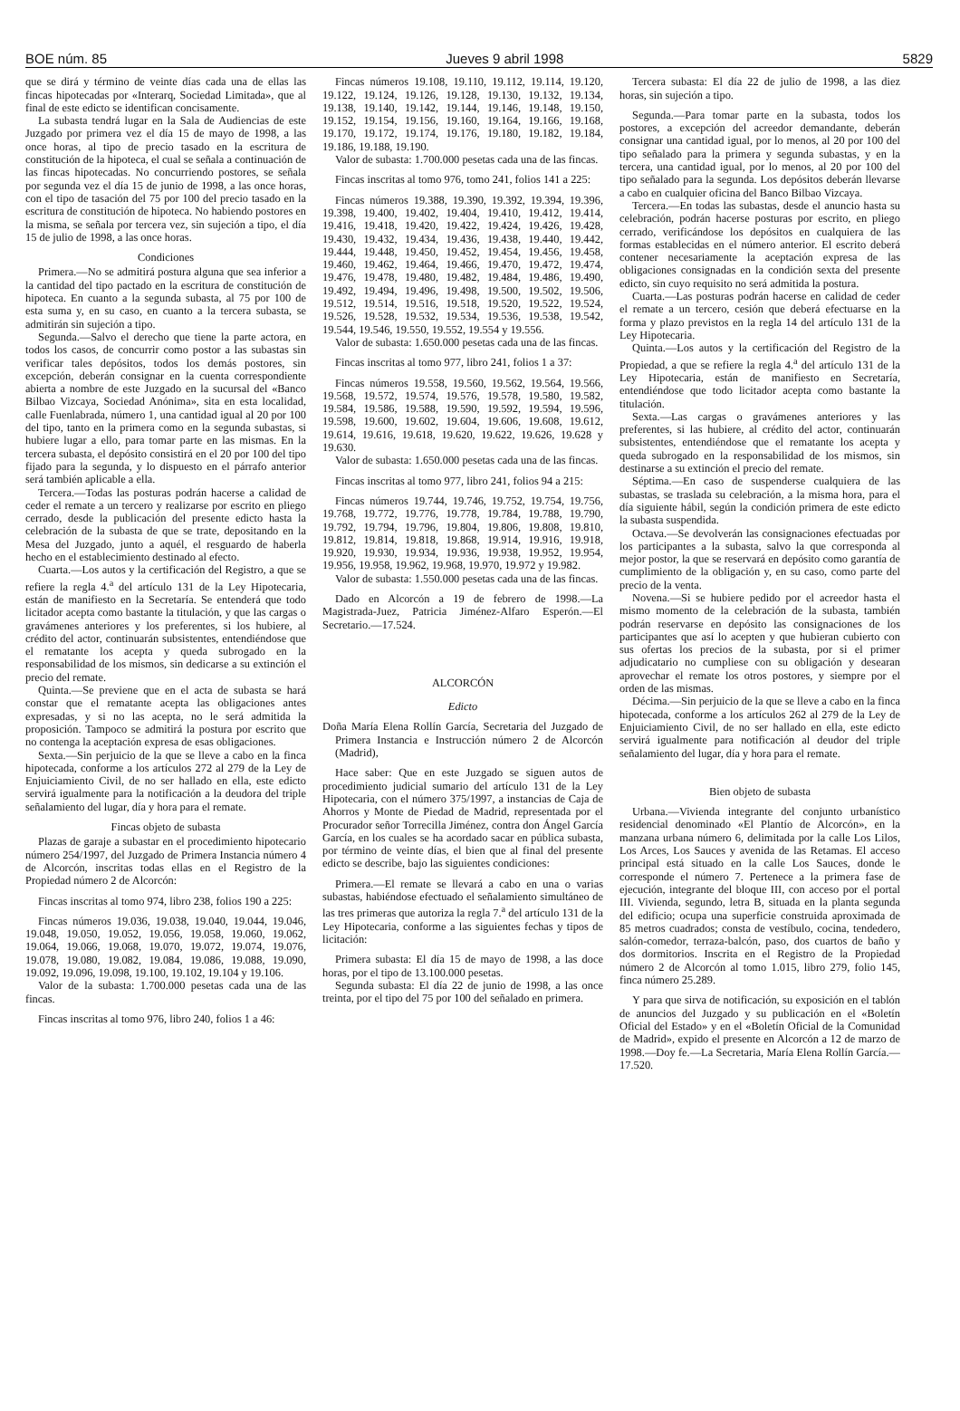BOE núm. 85 Jueves 9 abril 1998 5829
que se dirá y término de veinte días cada una de ellas las fincas hipotecadas por «Interarq, Sociedad Limitada», que al final de este edicto se identifican concisamente.
La subasta tendrá lugar en la Sala de Audiencias de este Juzgado por primera vez el día 15 de mayo de 1998, a las once horas, al tipo de precio tasado en la escritura de constitución de la hipoteca, el cual se señala a continuación de las fincas hipotecadas. No concurriendo postores, se señala por segunda vez el día 15 de junio de 1998, a las once horas, con el tipo de tasación del 75 por 100 del precio tasado en la escritura de constitución de hipoteca. No habiendo postores en la misma, se señala por tercera vez, sin sujeción a tipo, el día 15 de julio de 1998, a las once horas.
Condiciones
Primera.—No se admitirá postura alguna que sea inferior a la cantidad del tipo pactado en la escritura de constitución de hipoteca. En cuanto a la segunda subasta, al 75 por 100 de esta suma y, en su caso, en cuanto a la tercera subasta, se admitirán sin sujeción a tipo.
Segunda.—Salvo el derecho que tiene la parte actora, en todos los casos, de concurrir como postor a las subastas sin verificar tales depósitos, todos los demás postores, sin excepción, deberán consignar en la cuenta correspondiente abierta a nombre de este Juzgado en la sucursal del «Banco Bilbao Vizcaya, Sociedad Anónima», sita en esta localidad, calle Fuenlabrada, número 1, una cantidad igual al 20 por 100 del tipo, tanto en la primera como en la segunda subastas, si hubiere lugar a ello, para tomar parte en las mismas. En la tercera subasta, el depósito consistirá en el 20 por 100 del tipo fijado para la segunda, y lo dispuesto en el párrafo anterior será también aplicable a ella.
Tercera.—Todas las posturas podrán hacerse a calidad de ceder el remate a un tercero y realizarse por escrito en pliego cerrado, desde la publicación del presente edicto hasta la celebración de la subasta de que se trate, depositando en la Mesa del Juzgado, junto a aquél, el resguardo de haberla hecho en el establecimiento destinado al efecto.
Cuarta.—Los autos y la certificación del Registro, a que se refiere la regla 4.<sup>a</sup> del artículo 131 de la Ley Hipotecaria, están de manifiesto en la Secretaría. Se entenderá que todo licitador acepta como bastante la titulación, y que las cargas o gravámenes anteriores y los preferentes, si los hubiere, al crédito del actor, continuarán subsistentes, entendiéndose que el rematante los acepta y queda subrogado en la responsabilidad de los mismos, sin dedicarse a su extinción el precio del remate.
Quinta.—Se previene que en el acta de subasta se hará constar que el rematante acepta las obligaciones antes expresadas, y si no las acepta, no le será admitida la proposición. Tampoco se admitirá la postura por escrito que no contenga la aceptación expresa de esas obligaciones.
Sexta.—Sin perjuicio de la que se lleve a cabo en la finca hipotecada, conforme a los artículos 272 al 279 de la Ley de Enjuiciamiento Civil, de no ser hallado en ella, este edicto servirá igualmente para la notificación a la deudora del triple señalamiento del lugar, día y hora para el remate.
Fincas objeto de subasta
Plazas de garaje a subastar en el procedimiento hipotecario número 254/1997, del Juzgado de Primera Instancia número 4 de Alcorcón, inscritas todas ellas en el Registro de la Propiedad número 2 de Alcorcón:
Fincas inscritas al tomo 974, libro 238, folios 190 a 225:
Fincas números 19.036, 19.038, 19.040, 19.044, 19.046, 19.048, 19.050, 19.052, 19.056, 19.058, 19.060, 19.062, 19.064, 19.066, 19.068, 19.070, 19.072, 19.074, 19.076, 19.078, 19.080, 19.082, 19.084, 19.086, 19.088, 19.090, 19.092, 19.096, 19.098, 19.100, 19.102, 19.104 y 19.106.
Valor de la subasta: 1.700.000 pesetas cada una de las fincas.
Fincas inscritas al tomo 976, libro 240, folios 1 a 46:
Fincas números 19.108, 19.110, 19.112, 19.114, 19.120, 19.122, 19.124, 19.126, 19.128, 19.130, 19.132, 19.134, 19.138, 19.140, 19.142, 19.144, 19.146, 19.148, 19.150, 19.152, 19.154, 19.156, 19.160, 19.164, 19.166, 19.168, 19.170, 19.172, 19.174, 19.176, 19.180, 19.182, 19.184, 19.186, 19.188, 19.190.
Valor de subasta: 1.700.000 pesetas cada una de las fincas.
Fincas inscritas al tomo 976, tomo 241, folios 141 a 225:
Fincas números 19.388, 19.390, 19.392, 19.394, 19.396, 19.398, 19.400, 19.402, 19.404, 19.410, 19.412, 19.414, 19.416, 19.418, 19.420, 19.422, 19.424, 19.426, 19.428, 19.430, 19.432, 19.434, 19.436, 19.438, 19.440, 19.442, 19.444, 19.448, 19.450, 19.452, 19.454, 19.456, 19.458, 19.460, 19.462, 19.464, 19.466, 19.470, 19.472, 19.474, 19.476, 19.478, 19.480, 19.482, 19.484, 19.486, 19.490, 19.492, 19.494, 19.496, 19.498, 19.500, 19.502, 19.506, 19.512, 19.514, 19.516, 19.518, 19.520, 19.522, 19.524, 19.526, 19.528, 19.532, 19.534, 19.536, 19.538, 19.542, 19.544, 19.546, 19.550, 19.552, 19.554 y 19.556.
Valor de subasta: 1.650.000 pesetas cada una de las fincas.
Fincas inscritas al tomo 977, libro 241, folios 1 a 37:
Fincas números 19.558, 19.560, 19.562, 19.564, 19.566, 19.568, 19.572, 19.574, 19.576, 19.578, 19.580, 19.582, 19.584, 19.586, 19.588, 19.590, 19.592, 19.594, 19.596, 19.598, 19.600, 19.602, 19.604, 19.606, 19.608, 19.612, 19.614, 19.616, 19.618, 19.620, 19.622, 19.626, 19.628 y 19.630.
Valor de subasta: 1.650.000 pesetas cada una de las fincas.
Fincas inscritas al tomo 977, libro 241, folios 94 a 215:
Fincas números 19.744, 19.746, 19.752, 19.754, 19.756, 19.768, 19.772, 19.776, 19.778, 19.784, 19.788, 19.790, 19.792, 19.794, 19.796, 19.804, 19.806, 19.808, 19.810, 19.812, 19.814, 19.818, 19.868, 19.914, 19.916, 19.918, 19.920, 19.930, 19.934, 19.936, 19.938, 19.952, 19.954, 19.956, 19.958, 19.962, 19.968, 19.970, 19.972 y 19.982.
Valor de subasta: 1.550.000 pesetas cada una de las fincas.
Dado en Alcorcón a 19 de febrero de 1998.—La Magistrada-Juez, Patricia Jiménez-Alfaro Esperón.—El Secretario.—17.524.
ALCORCÓN
Edicto
Doña María Elena Rollín García, Secretaria del Juzgado de Primera Instancia e Instrucción número 2 de Alcorcón (Madrid),
Hace saber: Que en este Juzgado se siguen autos de procedimiento judicial sumario del artículo 131 de la Ley Hipotecaria, con el número 375/1997, a instancias de Caja de Ahorros y Monte de Piedad de Madrid, representada por el Procurador señor Torrecilla Jiménez, contra don Ángel García García, en los cuales se ha acordado sacar en pública subasta, por término de veinte días, el bien que al final del presente edicto se describe, bajo las siguientes condiciones:
Primera.—El remate se llevará a cabo en una o varias subastas, habiéndose efectuado el señalamiento simultáneo de las tres primeras que autoriza la regla 7.<sup>a</sup> del artículo 131 de la Ley Hipotecaria, conforme a las siguientes fechas y tipos de licitación:
Primera subasta: El día 15 de mayo de 1998, a las doce horas, por el tipo de 13.100.000 pesetas.
Segunda subasta: El día 22 de junio de 1998, a las once treinta, por el tipo del 75 por 100 del señalado en primera.
Tercera subasta: El día 22 de julio de 1998, a las diez horas, sin sujeción a tipo.
Segunda.—Para tomar parte en la subasta, todos los postores, a excepción del acreedor demandante, deberán consignar una cantidad igual, por lo menos, al 20 por 100 del tipo señalado para la primera y segunda subastas, y en la tercera, una cantidad igual, por lo menos, al 20 por 100 del tipo señalado para la segunda. Los depósitos deberán llevarse a cabo en cualquier oficina del Banco Bilbao Vizcaya.
Tercera.—En todas las subastas, desde el anuncio hasta su celebración, podrán hacerse posturas por escrito, en pliego cerrado, verificándose los depósitos en cualquiera de las formas establecidas en el número anterior. El escrito deberá contener necesariamente la aceptación expresa de las obligaciones consignadas en la condición sexta del presente edicto, sin cuyo requisito no será admitida la postura.
Cuarta.—Las posturas podrán hacerse en calidad de ceder el remate a un tercero, cesión que deberá efectuarse en la forma y plazo previstos en la regla 14 del artículo 131 de la Ley Hipotecaria.
Quinta.—Los autos y la certificación del Registro de la Propiedad, a que se refiere la regla 4.<sup>a</sup> del artículo 131 de la Ley Hipotecaria, están de manifiesto en Secretaría, entendiéndose que todo licitador acepta como bastante la titulación.
Sexta.—Las cargas o gravámenes anteriores y las preferentes, si las hubiere, al crédito del actor, continuarán subsistentes, entendiéndose que el rematante los acepta y queda subrogado en la responsabilidad de los mismos, sin destinarse a su extinción el precio del remate.
Séptima.—En caso de suspenderse cualquiera de las subastas, se traslada su celebración, a la misma hora, para el día siguiente hábil, según la condición primera de este edicto la subasta suspendida.
Octava.—Se devolverán las consignaciones efectuadas por los participantes a la subasta, salvo la que corresponda al mejor postor, la que se reservará en depósito como garantía de cumplimiento de la obligación y, en su caso, como parte del precio de la venta.
Novena.—Si se hubiere pedido por el acreedor hasta el mismo momento de la celebración de la subasta, también podrán reservarse en depósito las consignaciones de los participantes que así lo acepten y que hubieran cubierto con sus ofertas los precios de la subasta, por si el primer adjudicatario no cumpliese con su obligación y desearan aprovechar el remate los otros postores, y siempre por el orden de las mismas.
Décima.—Sin perjuicio de la que se lleve a cabo en la finca hipotecada, conforme a los artículos 262 al 279 de la Ley de Enjuiciamiento Civil, de no ser hallado en ella, este edicto servirá igualmente para notificación al deudor del triple señalamiento del lugar, día y hora para el remate.
Bien objeto de subasta
Urbana.—Vivienda integrante del conjunto urbanístico residencial denominado «El Plantío de Alcorcón», en la manzana urbana número 6, delimitada por la calle Los Lilos, Los Arces, Los Sauces y avenida de las Retamas. El acceso principal está situado en la calle Los Sauces, donde le corresponde el número 7. Pertenece a la primera fase de ejecución, integrante del bloque III, con acceso por el portal III. Vivienda, segundo, letra B, situada en la planta segunda del edificio; ocupa una superficie construida aproximada de 85 metros cuadrados; consta de vestíbulo, cocina, tendedero, salón-comedor, terraza-balcón, paso, dos cuartos de baño y dos dormitorios. Inscrita en el Registro de la Propiedad número 2 de Alcorcón al tomo 1.015, libro 279, folio 145, finca número 25.289.
Y para que sirva de notificación, su exposición en el tablón de anuncios del Juzgado y su publicación en el «Boletín Oficial del Estado» y en el «Boletín Oficial de la Comunidad de Madrid», expido el presente en Alcorcón a 12 de marzo de 1998.—Doy fe.—La Secretaria, María Elena Rollín García.—17.520.